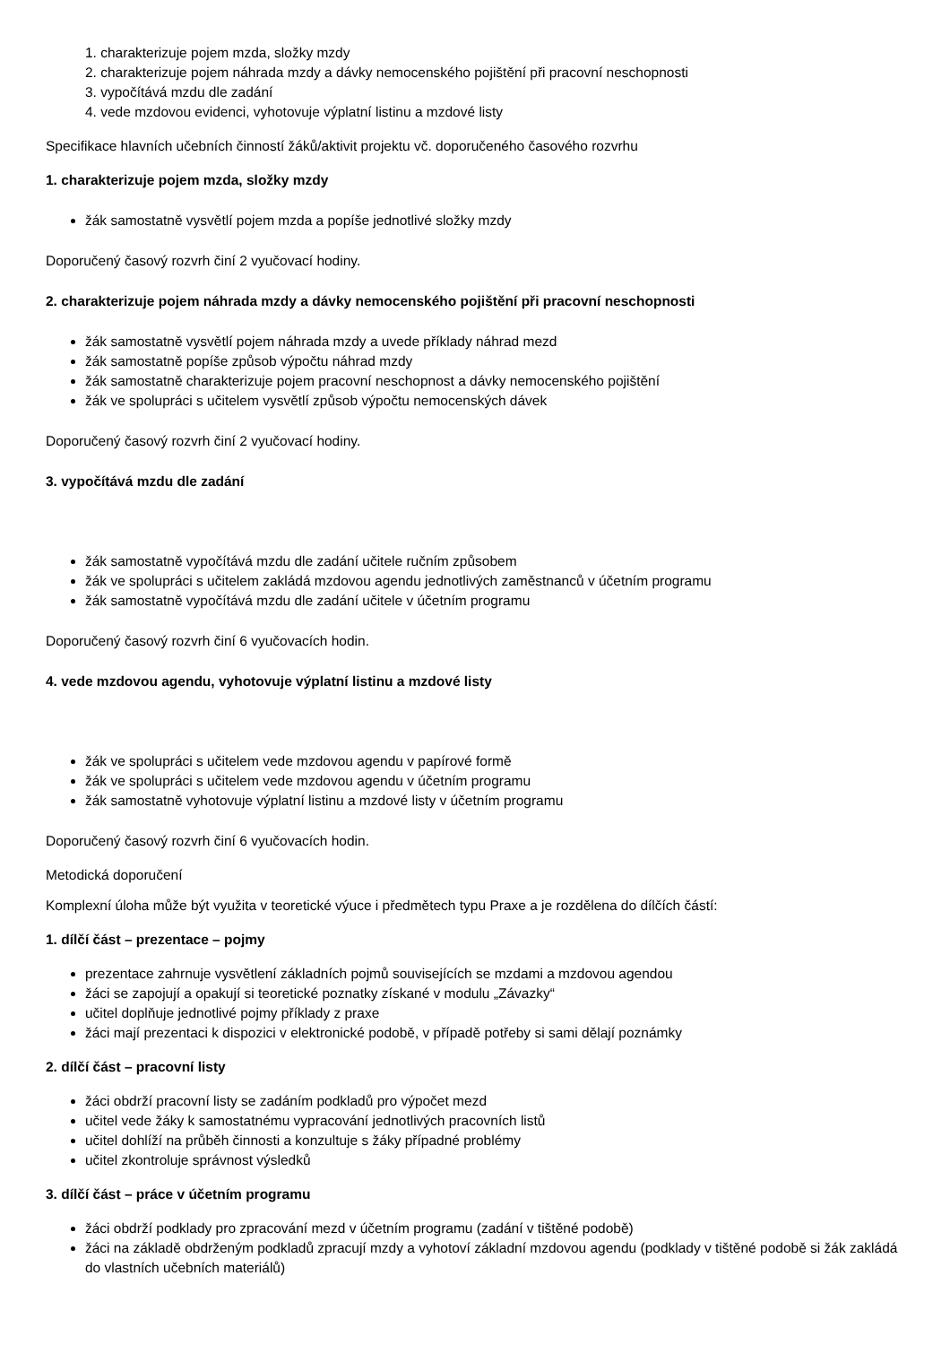1. charakterizuje pojem mzda, složky mzdy
2. charakterizuje pojem náhrada mzdy a dávky nemocenského pojištění při pracovní neschopnosti
3. vypočítává mzdu dle zadání
4. vede mzdovou evidenci, vyhotovuje výplatní listinu a mzdové listy
Specifikace hlavních učebních činností žáků/aktivit projektu vč. doporučeného časového rozvrhu
1. charakterizuje pojem mzda, složky mzdy
žák samostatně vysvětlí pojem mzda a popíše jednotlivé složky mzdy
Doporučený časový rozvrh činí 2 vyučovací hodiny.
2. charakterizuje pojem náhrada mzdy a dávky nemocenského pojištění při pracovní neschopnosti
žák samostatně vysvětlí pojem náhrada mzdy a uvede příklady náhrad mezd
žák samostatně popíše způsob výpočtu náhrad mzdy
žák samostatně charakterizuje pojem pracovní neschopnost a dávky nemocenského pojištění
žák ve spolupráci s učitelem vysvětlí způsob výpočtu nemocenských dávek
Doporučený časový rozvrh činí 2 vyučovací hodiny.
3. vypočítává mzdu dle zadání
žák samostatně vypočítává mzdu dle zadání učitele ručním způsobem
žák ve spolupráci s učitelem zakládá mzdovou agendu jednotlivých zaměstnanců v účetním programu
žák samostatně vypočítává mzdu dle zadání učitele v účetním programu
Doporučený časový rozvrh činí 6 vyučovacích hodin.
4. vede mzdovou agendu, vyhotovuje výplatní listinu a mzdové listy
žák ve spolupráci s učitelem vede mzdovou agendu v papírové formě
žák ve spolupráci s učitelem vede mzdovou agendu v účetním programu
žák samostatně vyhotovuje výplatní listinu a mzdové listy v účetním programu
Doporučený časový rozvrh činí 6 vyučovacích hodin.
Metodická doporučení
Komplexní úloha může být využita v teoretické výuce i předmětech typu Praxe a je rozdělena do dílčích částí:
1. dílčí část – prezentace – pojmy
prezentace zahrnuje vysvětlení základních pojmů souvisejících se mzdami a mzdovou agendou
žáci se zapojují a opakují si teoretické poznatky získané v modulu „Závazky“
učitel doplňuje jednotlivé pojmy příklady z praxe
žáci mají prezentaci k dispozici v elektronické podobě, v případě potřeby si sami dělají poznámky
2. dílčí část – pracovní listy
žáci obdrží pracovní listy se zadáním podkladů pro výpočet mezd
učitel vede žáky k samostatnému vypracování jednotlivých pracovních listů
učitel dohlíží na průběh činnosti a konzultuje s žáky případné problémy
učitel zkontroluje správnost výsledků
3. dílčí část – práce v účetním programu
žáci obdrží podklady pro zpracování mezd v účetním programu (zadání v tištěné podobě)
žáci na základě obdrženým podkladů zpracují mzdy a vyhotoví základní mzdovou agendu (podklady v tištěné podobě si žák zakládá do vlastních učebních materiálů)